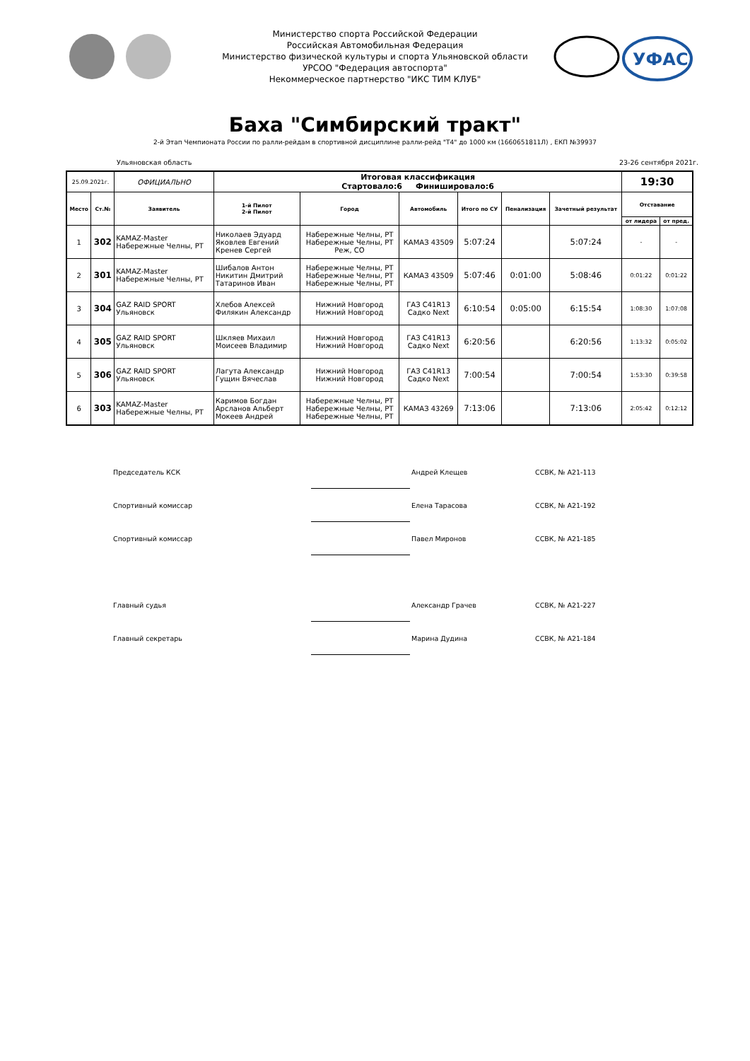УФАС
Министерство спорта Российской Федерации
Российская Автомобильная Федерация
Министерство физической культуры и спорта Ульяновской области
УРСОО "Федерация автоспорта"
Некоммерческое партнерство "ИКС ТИМ КЛУБ"
Баха "Симбирский тракт"
2-й Этап Чемпионата России по ралли-рейдам в спортивной дисциплине ралли-рейд "Т4" до 1000 км (1660651811Л) , ЕКП №39937
Ульяновская область 23-26 сентября 2021г.
| 25.09.2021г. | | ОФИЦИАЛЬНО | Итоговая классификация Стартовало:6 Финишировало:6 | | | | | | 19:30 | |
| Место | Ст.№ | Заявитель | 1-й Пилот 2-й Пилот | Город | Автомобиль | Итого по СУ | Пенализация | Зачетный результат | Отставание | |
| | | | | | | | | | от лидера | от пред. |
| 1 | 302 | KAMAZ-Master Набережные Челны, РТ | Николаев Эдуард Яковлев Евгений Кренев Сергей | Набережные Челны, РТ Набережные Челны, РТ Реж, СО | КАМАЗ 43509 | 5:07:24 | | 5:07:24 | - | - |
| 2 | 301 | KAMAZ-Master Набережные Челны, РТ | Шибалов Антон Никитин Дмитрий Татаринов Иван | Набережные Челны, РТ Набережные Челны, РТ Набережные Челны, РТ | КАМАЗ 43509 | 5:07:46 | 0:01:00 | 5:08:46 | 0:01:22 | 0:01:22 |
| 3 | 304 | GAZ RAID SPORT Ульяновск | Хлебов Алексей Филякин Александр | Нижний Новгород Нижний Новгород | ГАЗ С41R13 Садко Next | 6:10:54 | 0:05:00 | 6:15:54 | 1:08:30 | 1:07:08 |
| 4 | 305 | GAZ RAID SPORT Ульяновск | Шкляев Михаил Моисеев Владимир | Нижний Новгород Нижний Новгород | ГАЗ С41R13 Садко Next | 6:20:56 | | 6:20:56 | 1:13:32 | 0:05:02 |
| 5 | 306 | GAZ RAID SPORT Ульяновск | Лагута Александр Гущин Вячеслав | Нижний Новгород Нижний Новгород | ГАЗ С41R13 Садко Next | 7:00:54 | | 7:00:54 | 1:53:30 | 0:39:58 |
| 6 | 303 | KAMAZ-Master Набережные Челны, РТ | Каримов Богдан Арсланов Альберт Мокеев Андрей | Набережные Челны, РТ Набережные Челны, РТ Набережные Челны, РТ | КАМАЗ 43269 | 7:13:06 | | 7:13:06 | 2:05:42 | 0:12:12 |
Председатель КСК Андрей Клещев ССВК, № А21-113
Спортивный комиссар Елена Тарасова ССВК, № А21-192
Спортивный комиссар Павел Миронов ССВК, № А21-185
Главный судья Александр Грачев ССВК, № А21-227
Главный секретарь Марина Дудина ССВК, № А21-184